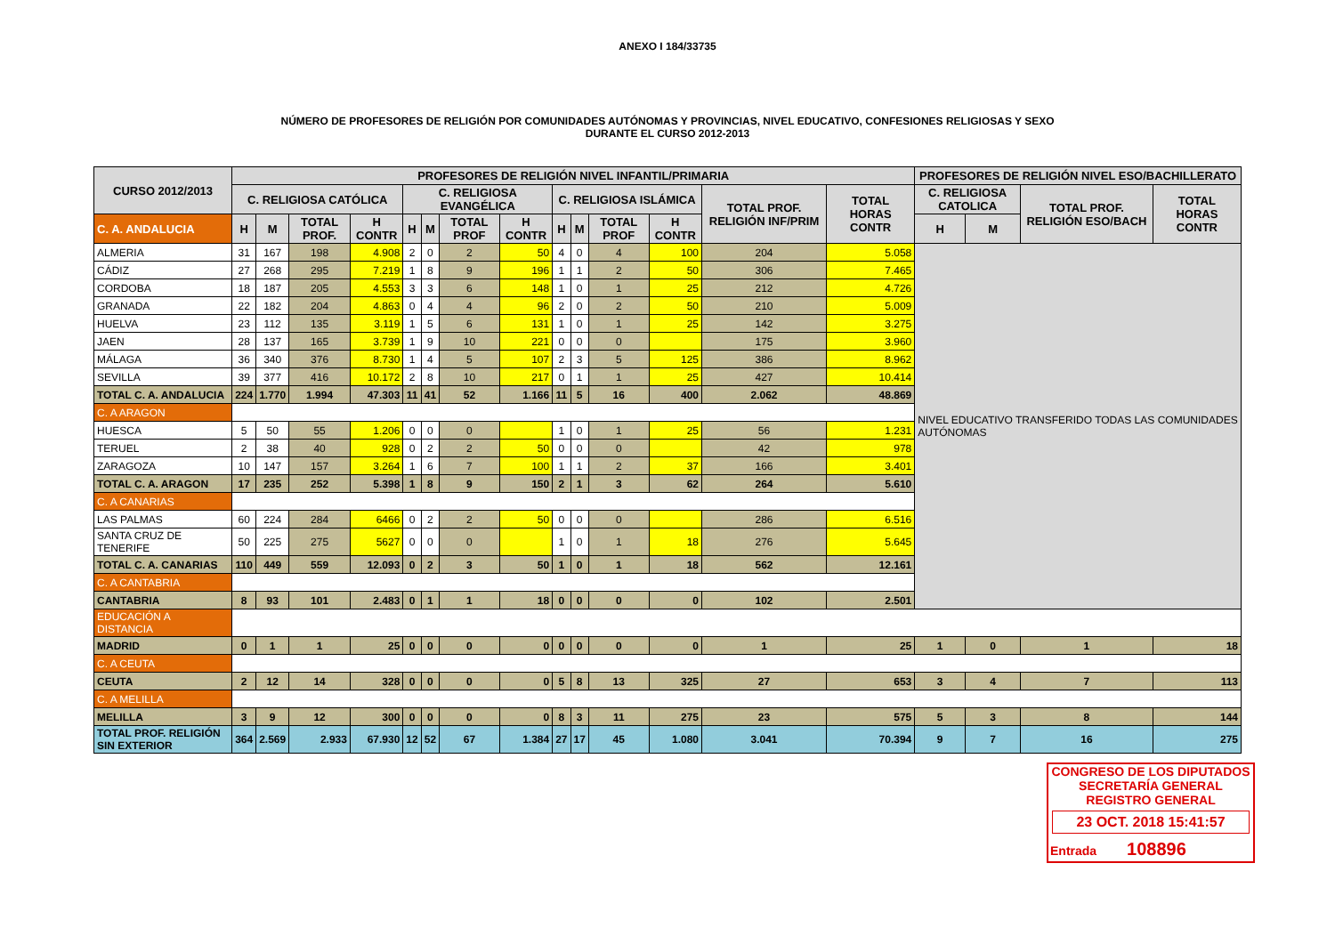ANEXO I 184/33735
NÚMERO DE PROFESORES DE RELIGIÓN POR COMUNIDADES AUTÓNOMAS Y PROVINCIAS, NIVEL EDUCATIVO, CONFESIONES RELIGIOSAS Y SEXO
DURANTE EL CURSO 2012-2013
| CURSO 2012/2013 | PROFESORES DE RELIGIÓN NIVEL INFANTIL/PRIMARIA | | | | | | | | | | | | | | PROFESORES DE RELIGIÓN NIVEL ESO/BACHILLERATO | | | |
| --- | --- | --- | --- | --- | --- | --- | --- | --- | --- | --- | --- | --- | --- | --- | --- | --- | --- | --- |
| | C. RELIGIOSA CATÓLICA | | | | C. RELIGIOSA EVANGÉLICA | | | | C. RELIGIOSA ISLÁMICA | | | | TOTAL PROF. RELIGIÓN INF/PRIM | TOTAL HORAS CONTR | C. RELIGIOSA CATOLICA | | TOTAL PROF. RELIGIÓN ESO/BACH | TOTAL HORAS CONTR |
| C. A. ANDALUCIA | H | M | TOTAL PROF. | H CONTR | H | M | TOTAL PROF | H CONTR | H | M | TOTAL PROF | H CONTR | | | H | M | | |
| ALMERIA | 31 | 167 | 198 | 4.908 | 2 | 0 | 2 | 50 | 4 | 0 | 4 | 100 | 204 | 5.058 | NIVEL EDUCATIVO TRANSFERIDO TODAS LAS COMUNIDADES AUTÓNOMAS | | | |
| CÁDIZ | 27 | 268 | 295 | 7.219 | 1 | 8 | 9 | 196 | 1 | 1 | 2 | 50 | 306 | 7.465 | | | | |
| CORDOBA | 18 | 187 | 205 | 4.553 | 3 | 3 | 6 | 148 | 1 | 0 | 1 | 25 | 212 | 4.726 | | | | |
| GRANADA | 22 | 182 | 204 | 4.863 | 0 | 4 | 4 | 96 | 2 | 0 | 2 | 50 | 210 | 5.009 | | | | |
| HUELVA | 23 | 112 | 135 | 3.119 | 1 | 5 | 6 | 131 | 1 | 0 | 1 | 25 | 142 | 3.275 | | | | |
| JAEN | 28 | 137 | 165 | 3.739 | 1 | 9 | 10 | 221 | 0 | 0 | 0 | | 175 | 3.960 | | | | |
| MÁLAGA | 36 | 340 | 376 | 8.730 | 1 | 4 | 5 | 107 | 2 | 3 | 5 | 125 | 386 | 8.962 | | | | |
| SEVILLA | 39 | 377 | 416 | 10.172 | 2 | 8 | 10 | 217 | 0 | 1 | 1 | 25 | 427 | 10.414 | | | | |
| TOTAL C. A. ANDALUCIA | 224 | 1.770 | 1.994 | 47.303 | 11 | 41 | 52 | 1.166 | 11 | 5 | 16 | 400 | 2.062 | 48.869 | | | | |
| C. A ARAGON | | | | | | | | | | | | | | | | | | |
| HUESCA | 5 | 50 | 55 | 1.206 | 0 | 0 | 0 | | 1 | 0 | 1 | 25 | 56 | 1.231 | | | | |
| TERUEL | 2 | 38 | 40 | 928 | 0 | 2 | 2 | 50 | 0 | 0 | 0 | | 42 | 978 | | | | |
| ZARAGOZA | 10 | 147 | 157 | 3.264 | 1 | 6 | 7 | 100 | 1 | 1 | 2 | 37 | 166 | 3.401 | | | | |
| TOTAL C. A. ARAGON | 17 | 235 | 252 | 5.398 | 1 | 8 | 9 | 150 | 2 | 1 | 3 | 62 | 264 | 5.610 | | | | |
| C. A CANARIAS | | | | | | | | | | | | | | | | | | |
| LAS PALMAS | 60 | 224 | 284 | 6466 | 0 | 2 | 2 | 50 | 0 | 0 | 0 | | 286 | 6.516 | | | | |
| SANTA CRUZ DE TENERIFE | 50 | 225 | 275 | 5627 | 0 | 0 | 0 | | 1 | 0 | 1 | 18 | 276 | 5.645 | | | | |
| TOTAL C. A. CANARIAS | 110 | 449 | 559 | 12.093 | 0 | 2 | 3 | 50 | 1 | 0 | 1 | 18 | 562 | 12.161 | | | | |
| C. A CANTABRIA | | | | | | | | | | | | | | | | | | |
| CANTABRIA | 8 | 93 | 101 | 2.483 | 0 | 1 | 1 | 18 | 0 | 0 | 0 | 0 | 102 | 2.501 | | | | |
| EDUCACIÓN A DISTANCIA | | | | | | | | | | | | | | | | | | |
| MADRID | 0 | 1 | 1 | 25 | 0 | 0 | 0 | 0 | 0 | 0 | 0 | 0 | 1 | 25 | 1 | 0 | 1 | 18 |
| C. A CEUTA | | | | | | | | | | | | | | | | | | |
| CEUTA | 2 | 12 | 14 | 328 | 0 | 0 | 0 | 0 | 5 | 8 | 13 | 325 | 27 | 653 | 3 | 4 | 7 | 113 |
| C. A MELILLA | | | | | | | | | | | | | | | | | | |
| MELILLA | 3 | 9 | 12 | 300 | 0 | 0 | 0 | 0 | 8 | 3 | 11 | 275 | 23 | 575 | 5 | 3 | 8 | 144 |
| TOTAL PROF. RELIGIÓN SIN EXTERIOR | 364 | 2.569 | 2.933 | 67.930 | 12 | 52 | 67 | 1.384 | 27 | 17 | 45 | 1.080 | 3.041 | 70.394 | 9 | 7 | 16 | 275 |
CONGRESO DE LOS DIPUTADOS
SECRETARÍA GENERAL
REGISTRO GENERAL
23 OCT. 2018 15:41:57
Entrada 108896